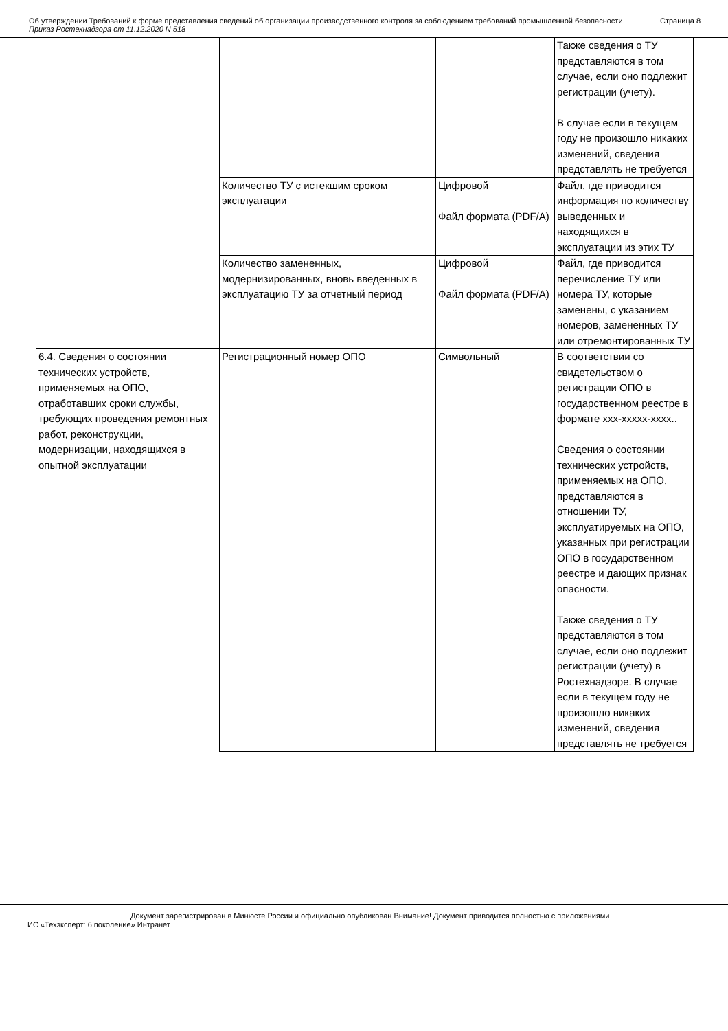Об утверждении Требований к форме представления сведений об организации производственного контроля за соблюдением требований промышленной безопасности
Приказ Ростехнадзора от 11.12.2020 N 518
Страница 8
| | | | Также сведения о ТУ представляются в том случае, если оно подлежит регистрации (учету). В случае если в текущем году не произошло никаких изменений, сведения представлять не требуется |
| | Количество ТУ с истекшим сроком эксплуатации | Цифровой Файл формата (PDF/A) | Файл, где приводится информация по количеству выведенных и находящихся в эксплуатации из этих ТУ |
| | Количество замененных, модернизированных, вновь введенных в эксплуатацию ТУ за отчетный период | Цифровой Файл формата (PDF/A) | Файл, где приводится перечисление ТУ или номера ТУ, которые заменены, с указанием номеров, замененных ТУ или отремонтированных ТУ |
| 6.4. Сведения о состоянии технических устройств, применяемых на ОПО, отработавших сроки службы, требующих проведения ремонтных работ, реконструкции, модернизации, находящихся в опытной эксплуатации | Регистрационный номер ОПО | Символьный | В соответствии со свидетельством о регистрации ОПО в государственном реестре в формате xxx-xxxxx-xxxx.. Сведения о состоянии технических устройств, применяемых на ОПО, представляются в отношении ТУ, эксплуатируемых на ОПО, указанных при регистрации ОПО в государственном реестре и дающих признак опасности. Также сведения о ТУ представляются в том случае, если оно подлежит регистрации (учету) в Ростехнадзоре. В случае если в текущем году не произошло никаких изменений, сведения представлять не требуется |
Документ зарегистрирован в Минюсте России и официально опубликован Внимание! Документ приводится полностью с приложениями
ИС «Техэксперт: 6 поколение» Интранет